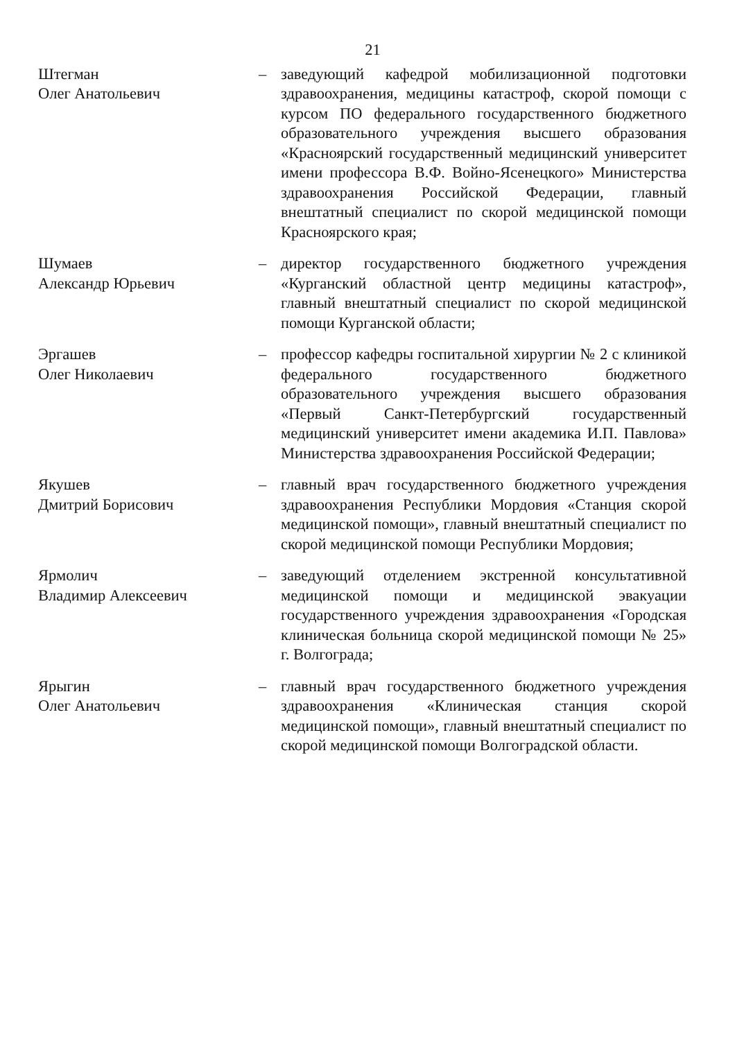21
Штегман
Олег Анатольевич
– заведующий кафедрой мобилизационной подготовки здравоохранения, медицины катастроф, скорой помощи с курсом ПО федерального государственного бюджетного образовательного учреждения высшего образования «Красноярский государственный медицинский университет имени профессора В.Ф. Войно-Ясенецкого» Министерства здравоохранения Российской Федерации, главный внештатный специалист по скорой медицинской помощи Красноярского края;
Шумаев
Александр Юрьевич
– директор государственного бюджетного учреждения «Курганский областной центр медицины катастроф», главный внештатный специалист по скорой медицинской помощи Курганской области;
Эргашев
Олег Николаевич
– профессор кафедры госпитальной хирургии № 2 с клиникой федерального государственного бюджетного образовательного учреждения высшего образования «Первый Санкт-Петербургский государственный медицинский университет имени академика И.П. Павлова» Министерства здравоохранения Российской Федерации;
Якушев
Дмитрий Борисович
– главный врач государственного бюджетного учреждения здравоохранения Республики Мордовия «Станция скорой медицинской помощи», главный внештатный специалист по скорой медицинской помощи Республики Мордовия;
Ярмолич
Владимир Алексеевич
– заведующий отделением экстренной консультативной медицинской помощи и медицинской эвакуации государственного учреждения здравоохранения «Городская клиническая больница скорой медицинской помощи № 25» г. Волгограда;
Ярыгин
Олег Анатольевич
– главный врач государственного бюджетного учреждения здравоохранения «Клиническая станция скорой медицинской помощи», главный внештатный специалист по скорой медицинской помощи Волгоградской области.